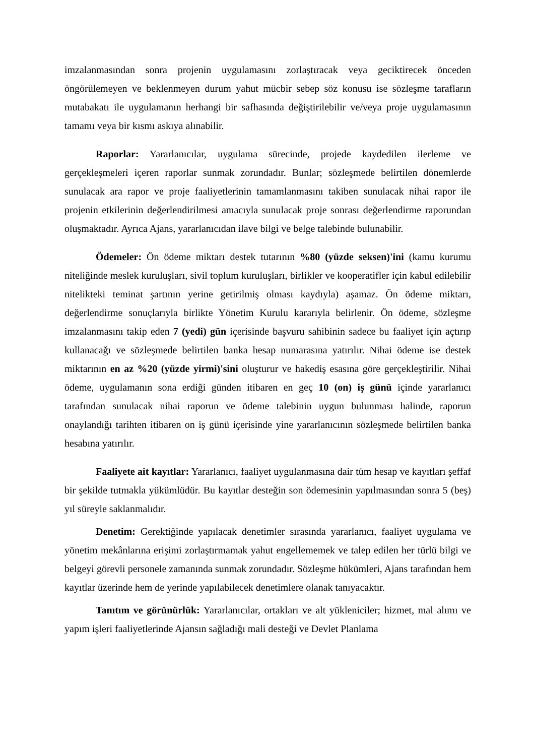imzalanmasından sonra projenin uygulamasını zorlaştıracak veya geciktirecek önceden öngörülemeyen ve beklenmeyen durum yahut mücbir sebep söz konusu ise sözleşme tarafların mutabakatı ile uygulamanın herhangi bir safhasında değiştirilebilir ve/veya proje uygulamasının tamamı veya bir kısmı askıya alınabilir.
Raporlar: Yararlanıcılar, uygulama sürecinde, projede kaydedilen ilerleme ve gerçekleşmeleri içeren raporlar sunmak zorundadır. Bunlar; sözleşmede belirtilen dönemlerde sunulacak ara rapor ve proje faaliyetlerinin tamamlanmasını takiben sunulacak nihai rapor ile projenin etkilerinin değerlendirilmesi amacıyla sunulacak proje sonrası değerlendirme raporundan oluşmaktadır. Ayrıca Ajans, yararlanıcıdan ilave bilgi ve belge talebinde bulunabilir.
Ödemeler: Ön ödeme miktarı destek tutarının %80 (yüzde seksen)'ini (kamu kurumu niteliğinde meslek kuruluşları, sivil toplum kuruluşları, birlikler ve kooperatifler için kabul edilebilir nitelikteki teminat şartının yerine getirilmiş olması kaydıyla) aşamaz. Ön ödeme miktarı, değerlendirme sonuçlarıyla birlikte Yönetim Kurulu kararıyla belirlenir. Ön ödeme, sözleşme imzalanmasını takip eden 7 (yedi) gün içerisinde başvuru sahibinin sadece bu faaliyet için açtırıp kullanacağı ve sözleşmede belirtilen banka hesap numarasına yatırılır. Nihai ödeme ise destek miktarının en az %20 (yüzde yirmi)'sini oluşturur ve hakediş esasına göre gerçekleştirilir. Nihai ödeme, uygulamanın sona erdiği günden itibaren en geç 10 (on) iş günü içinde yararlanıcı tarafından sunulacak nihai raporun ve ödeme talebinin uygun bulunması halinde, raporun onaylandığı tarihten itibaren on iş günü içerisinde yine yararlanıcının sözleşmede belirtilen banka hesabına yatırılır.
Faaliyete ait kayıtlar: Yararlanıcı, faaliyet uygulanmasına dair tüm hesap ve kayıtları şeffaf bir şekilde tutmakla yükümlüdür. Bu kayıtlar desteğin son ödemesinin yapılmasından sonra 5 (beş) yıl süreyle saklanmalıdır.
Denetim: Gerektiğinde yapılacak denetimler sırasında yararlanıcı, faaliyet uygulama ve yönetim mekânlarına erişimi zorlaştırmamak yahut engellememek ve talep edilen her türlü bilgi ve belgeyi görevli personele zamanında sunmak zorundadır. Sözleşme hükümleri, Ajans tarafından hem kayıtlar üzerinde hem de yerinde yapılabilecek denetimlere olanak tanıyacaktır.
Tanıtım ve görünürlük: Yararlanıcılar, ortakları ve alt yükleniciler; hizmet, mal alımı ve yapım işleri faaliyetlerinde Ajansın sağladığı mali desteği ve Devlet Planlama